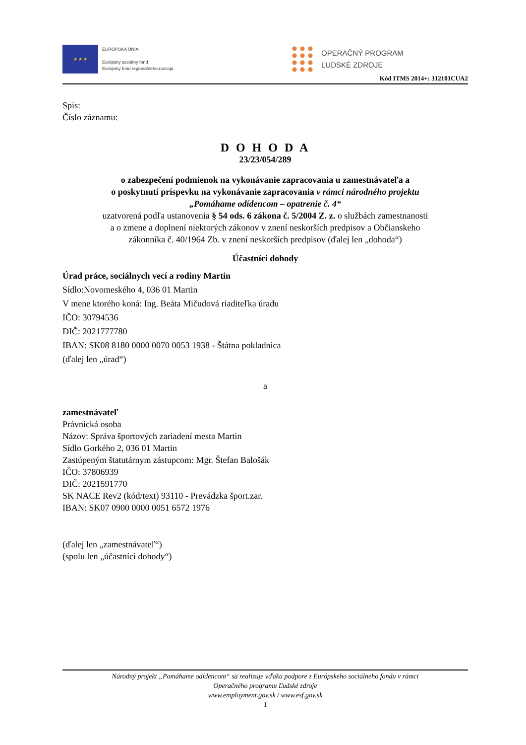★ ★ ★
EURÓPSKA ÚNIA
Európsky sociálny fond
Európsky fond regionálneho rozvoja
OPERAČNÝ PROGRAM
ĽUDSKÉ ZDROJE
Kód ITMS 2014+: 312101CUA2
Spis:
Číslo záznamu:
D O H O D A
23/23/054/289
o zabezpečení podmienok na vykonávanie zapracovania u zamestnávateľa a
o poskytnutí príspevku na vykonávanie zapracovania v rámci národného projektu
„Pomáhame odídencom – opatrenie č. 4“
uzatvorená podľa ustanovenia § 54 ods. 6 zákona č. 5/2004 Z. z. o službách zamestnanosti
a o zmene a doplnení niektorých zákonov v znení neskorších predpisov a Občianskeho
zákonníka č. 40/1964 Zb. v znení neskorších predpisov (ďalej len „dohoda“)
Účastníci dohody
Úrad práce, sociálnych vecí a rodiny Martin
Sídlo:Novomeského 4, 036 01 Martin
V mene ktorého koná: Ing. Beáta Mičudová riaditeľka úradu
IČO: 30794536
DIČ: 2021777780
IBAN: SK08 8180 0000 0070 0053 1938 - Štátna pokladnica
(ďalej len „úrad“)
a
zamestnávateľ
Právnická osoba
Názov: Správa športových zariadení mesta Martin
Sídlo Gorkého 2, 036 01 Martin
Zastúpeným štatutárnym zástupcom: Mgr. Štefan Balošák
IČO: 37806939
DIČ: 2021591770
SK NACE Rev2 (kód/text) 93110 - Prevádzka šport.zar.
IBAN: SK07 0900 0000 0051 6572 1976
(ďalej len „zamestnávateľ“)
(spolu len „účastníci dohody“)
Národný projekt „Pomáhame odídencom“ sa realizuje vďaka podpore z Európskeho sociálneho fondu v rámci
Operačného programu Ľudské zdroje
www.employment.gov.sk / www.esf.gov.sk
1